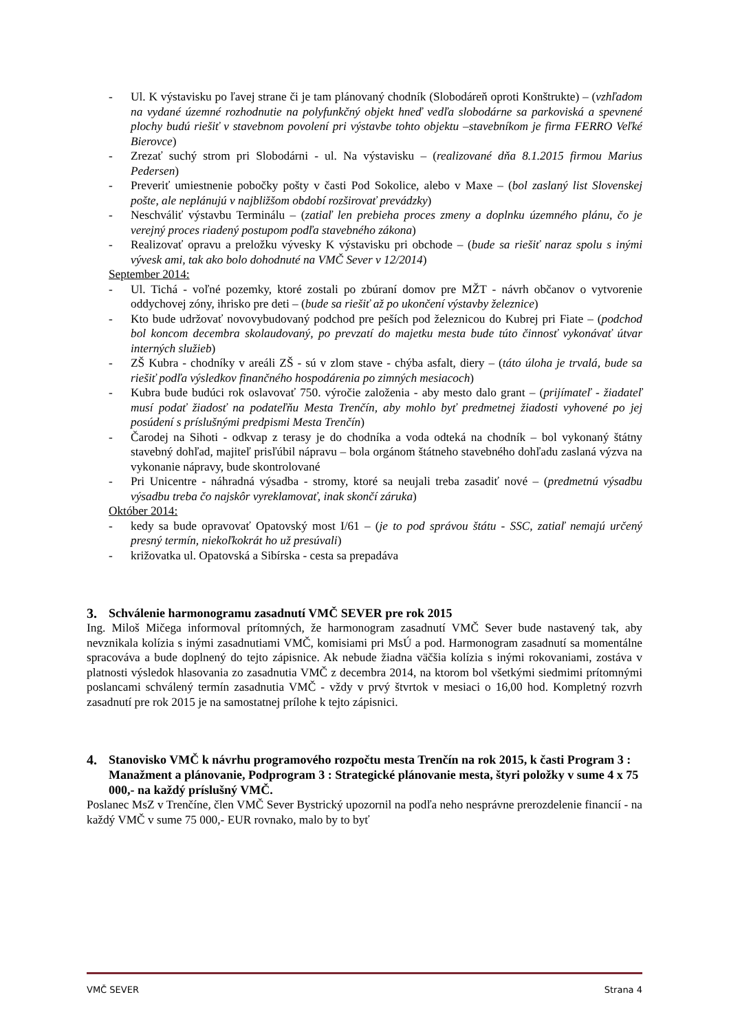- Ul. K výstavisku po ľavej strane či je tam plánovaný chodník (Slobodáreň oproti Konštrukte) – (vzhľadom na vydané územné rozhodnutie na polyfunkčný objekt hneď vedľa slobodárne sa parkoviská a spevnené plochy budú riešiť v stavebnom povolení pri výstavbe tohto objektu –stavebníkom je firma FERRO Veľké Bierovce)
- Zrezať suchý strom pri Slobodárni - ul. Na výstavisku – (realizované dňa 8.1.2015 firmou Marius Pedersen)
- Preveriť umiestnenie pobočky pošty v časti Pod Sokolice, alebo v Maxe – (bol zaslaný list Slovenskej pošte, ale neplánujú v najbližšom období rozširovať prevádzky)
- Neschváliť výstavbu Terminálu – (zatiaľ len prebieha proces zmeny a doplnku územného plánu, čo je verejný proces riadený postupom podľa stavebného zákona)
- Realizovať opravu a preložku vývesky K výstavisku pri obchode – (bude sa riešiť naraz spolu s inými vývesk ami, tak ako bolo dohodnuté na VMČ Sever v 12/2014)
September 2014:
- Ul. Tichá - voľné pozemky, ktoré zostali po zbúraní domov pre MŽT - návrh občanov o vytvorenie oddychovej zóny, ihrisko pre deti – (bude sa riešiť až po ukončení výstavby železnice)
- Kto bude udržovať novovybudovaný podchod pre peších pod železnicou do Kubrej pri Fiate – (podchod bol koncom decembra skolaudovaný, po prevzatí do majetku mesta bude túto činnosť vykonávať útvar interných služieb)
- ZŠ Kubra - chodníky v areáli ZŠ - sú v zlom stave - chýba asfalt, diery – (táto úloha je trvalá, bude sa riešiť podľa výsledkov finančného hospodárenia po zimných mesiacoch)
- Kubra bude budúci rok oslavovať 750. výročie založenia - aby mesto dalo grant – (prijímateľ - žiadateľ musí podať žiadosť na podateľňu Mesta Trenčín, aby mohlo byť predmetnej žiadosti vyhovené po jej posúdení s príslušnými predpismi Mesta Trenčín)
- Čarodej na Sihoti - odkvap z terasy je do chodníka a voda odteká na chodník – bol vykonaný štátny stavebný dohľad, majiteľ prisľúbil nápravu – bola orgánom štátneho stavebného dohľadu zaslaná výzva na vykonanie nápravy, bude skontrolované
- Pri Unicentre - náhradná výsadba - stromy, ktoré sa neujali treba zasadiť nové – (predmetnú výsadbu výsadbu treba čo najskôr vyreklamovať, inak skončí záruka)
Október 2014:
- kedy sa bude opravovať Opatovský most I/61 – (je to pod správou štátu - SSC, zatiaľ nemajú určený presný termín, niekoľkokrát ho už presúvali)
- križovatka ul. Opatovská a Sibírska - cesta sa prepadáva
3. Schválenie harmonogramu zasadnutí VMČ SEVER pre rok 2015
Ing. Miloš Mičega informoval prítomných, že harmonogram zasadnutí VMČ Sever bude nastavený tak, aby nevznikala kolízia s inými zasadnutiami VMČ, komisiami pri MsÚ a pod. Harmonogram zasadnutí sa momentálne spracováva a bude doplnený do tejto zápisnice. Ak nebude žiadna väčšia kolízia s inými rokovaniami, zostáva v platnosti výsledok hlasovania zo zasadnutia VMČ z decembra 2014, na ktorom bol všetkými siedmimi prítomnými poslancami schválený termín zasadnutia VMČ - vždy v prvý štvrtok v mesiaci o 16,00 hod. Kompletný rozvrh zasadnutí pre rok 2015 je na samostatnej prílohe k tejto zápisnici.
4. Stanovisko VMČ k návrhu programového rozpočtu mesta Trenčín na rok 2015, k časti Program 3 : Manažment a plánovanie, Podprogram 3 : Strategické plánovanie mesta, štyri položky v sume 4 x 75 000,- na každý príslušný VMČ.
Poslanec MsZ v Trenčíne, člen VMČ Sever Bystrický upozornil na podľa neho nesprávne prerozdelenie financií - na každý VMČ v sume 75 000,- EUR rovnako, malo by to byť
VMČ SEVER Strana 4